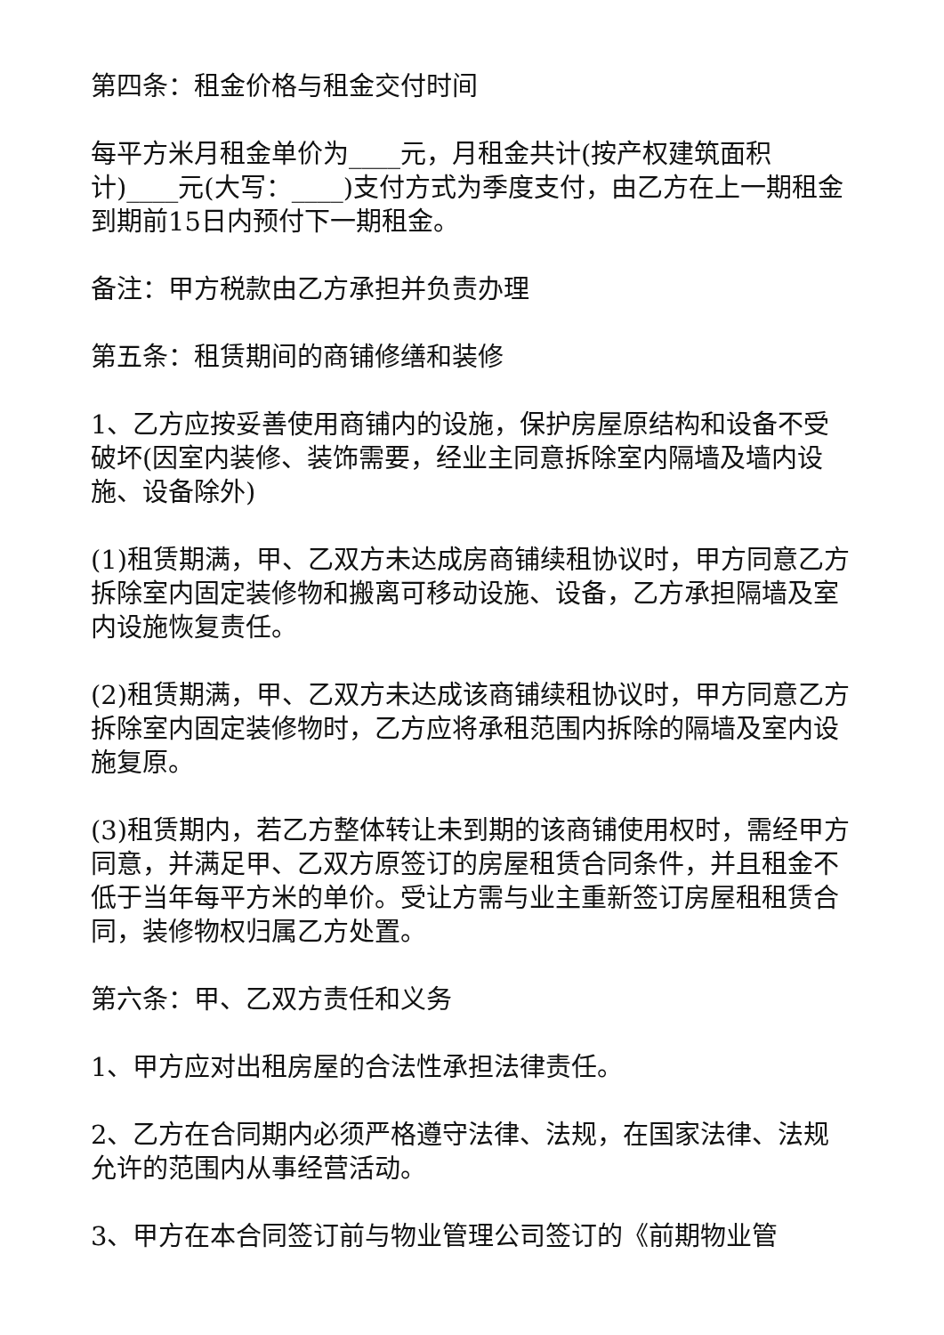第四条：租金价格与租金交付时间
每平方米月租金单价为____元，月租金共计(按产权建筑面积计)____元(大写：____)支付方式为季度支付，由乙方在上一期租金到期前15日内预付下一期租金。
备注：甲方税款由乙方承担并负责办理
第五条：租赁期间的商铺修缮和装修
1、乙方应按妥善使用商铺内的设施，保护房屋原结构和设备不受破坏(因室内装修、装饰需要，经业主同意拆除室内隔墙及墙内设施、设备除外)
(1)租赁期满，甲、乙双方未达成房商铺续租协议时，甲方同意乙方拆除室内固定装修物和搬离可移动设施、设备，乙方承担隔墙及室内设施恢复责任。
(2)租赁期满，甲、乙双方未达成该商铺续租协议时，甲方同意乙方拆除室内固定装修物时，乙方应将承租范围内拆除的隔墙及室内设施复原。
(3)租赁期内，若乙方整体转让未到期的该商铺使用权时，需经甲方同意，并满足甲、乙双方原签订的房屋租赁合同条件，并且租金不低于当年每平方米的单价。受让方需与业主重新签订房屋租租赁合同，装修物权归属乙方处置。
第六条：甲、乙双方责任和义务
1、甲方应对出租房屋的合法性承担法律责任。
2、乙方在合同期内必须严格遵守法律、法规，在国家法律、法规允许的范围内从事经营活动。
3、甲方在本合同签订前与物业管理公司签订的《前期物业管